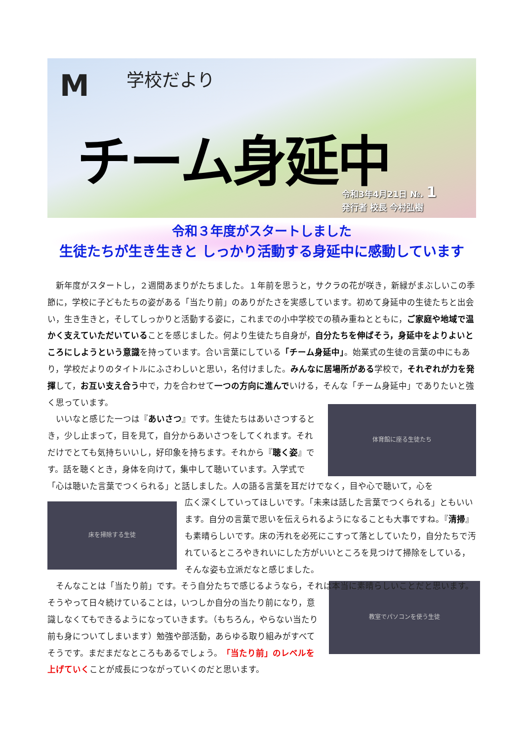M 学校だより
チーム身延中
令和3年4月21日 №. 1
発行者 校長 今村弘樹
令和３年度がスタートしました
生徒たちが生き生きと しっかり活動する身延中に感動しています
新年度がスタートし，２週間あまりがたちました。１年前を思うと，サクラの花が咲き，新緑がまぶしいこの季節に，学校に子どもたちの姿がある「当たり前」のありがたさを実感しています。初めて身延中の生徒たちと出会い，生き生きと，そしてしっかりと活動する姿に，これまでの小中学校での積み重ねとともに，ご家庭や地域で温かく支えていただいていることを感じました。何より生徒たち自身が，自分たちを伸ばそう，身延中をよりよいところにしようという意識を持っています。合い言葉にしている「チーム身延中」。始業式の生徒の言葉の中にもあり，学校だよりのタイトルにふさわしいと思い，名付けました。みんなに居場所がある学校で，それぞれが力を発揮して，お互い支え合う中で，力を合わせて一つの方向に進んでいける，そんな「チーム身延中」でありたいと強く思っています。
体育館に座る生徒たち
いいなと感じた一つは『あいさつ』です。生徒たちはあいさつするとき，少し止まって，目を見て，自分からあいさつをしてくれます。それだけでとても気持ちいいし，好印象を持ちます。それから『聴く姿』です。話を聴くとき，身体を向けて，集中して聴いています。入学式で「心は聴いた言葉でつくられる」と話しました。人の語る言葉を耳だけでなく，目や心で聴いて，心を
床を掃除する生徒
広く深くしていってほしいです。「未来は話した言葉でつくられる」ともいいます。自分の言葉で思いを伝えられるようになることも大事ですね。『清掃』も素晴らしいです。床の汚れを必死にこすって落としていたり，自分たちで汚れているところやきれいにした方がいいところを見つけて掃除をしている，そんな姿も立派だなと感じました。
そんなことは「当たり前」です。そう自分たちで感じるようなら，それは本当に素晴らしいことだと思います。
教室でパソコンを使う生徒
そうやって日々続けていることは，いつしか自分の当たり前になり，意識しなくてもできるようになっていきます。（もちろん，やらない当たり前も身についてしまいます）勉強や部活動，あらゆる取り組みがすべてそうです。まだまだなところもあるでしょう。「当たり前」のレベルを上げていくことが成長につながっていくのだと思います。